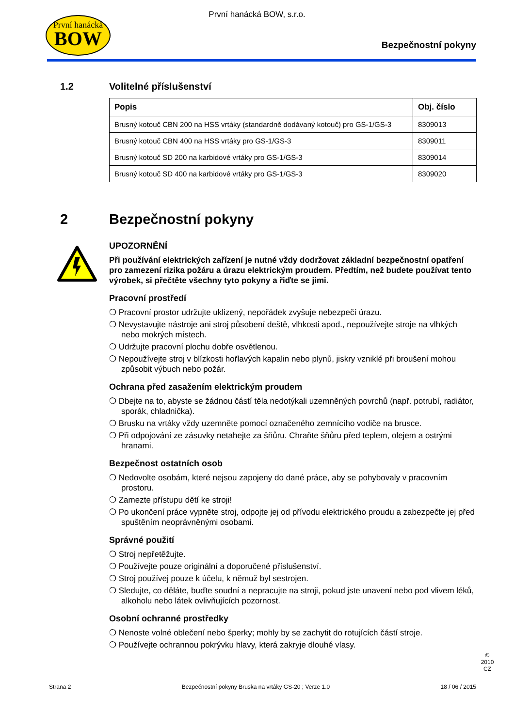První hanácká
BOW
První hanácká BOW, s.r.o.
Bezpečnostní pokyny
1.2 Volitelné příslušenství
| Popis | Obj. číslo |
| --- | --- |
| Brusný kotouč CBN 200 na HSS vrtáky (standardně dodávaný kotouč) pro GS-1/GS-3 | 8309013 |
| Brusný kotouč CBN 400 na HSS vrtáky pro GS-1/GS-3 | 8309011 |
| Brusný kotouč SD 200 na karbidové vrtáky pro GS-1/GS-3 | 8309014 |
| Brusný kotouč SD 400 na karbidové vrtáky pro GS-1/GS-3 | 8309020 |
2 Bezpečnostní pokyny
UPOZORNĚNÍ
Při používání elektrických zařízení je nutné vždy dodržovat základní bezpečnostní opatření pro zamezení rizika požáru a úrazu elektrickým proudem. Předtím, než budete používat tento výrobek, si přečtěte všechny tyto pokyny a řiďte se jimi.
Pracovní prostředí
❍ Pracovní prostor udržujte uklizený, nepořádek zvyšuje nebezpečí úrazu.
❍ Nevystavujte nástroje ani stroj působení deště, vlhkosti apod., nepoužívejte stroje na vlhkých nebo mokrých místech.
❍ Udržujte pracovní plochu dobře osvětlenou.
❍ Nepoužívejte stroj v blízkosti hořlavých kapalin nebo plynů, jiskry vzniklé při broušení mohou způsobit výbuch nebo požár.
Ochrana před zasažením elektrickým proudem
❍ Dbejte na to, abyste se žádnou částí těla nedotýkali uzemněných povrchů (např. potrubí, radiátor, sporák, chladnička).
❍ Brusku na vrtáky vždy uzemněte pomocí označeného zemnícího vodiče na brusce.
❍ Při odpojování ze zásuvky netahejte za šňůru. Chraňte šňůru před teplem, olejem a ostrými hranami.
Bezpečnost ostatních osob
❍ Nedovolte osobám, které nejsou zapojeny do dané práce, aby se pohybovaly v pracovním prostoru.
❍ Zamezte přístupu dětí ke stroji!
❍ Po ukončení práce vypněte stroj, odpojte jej od přívodu elektrického proudu a zabezpečte jej před spuštěním neoprávněnými osobami.
Správné použití
❍ Stroj nepřetěžujte.
❍ Používejte pouze originální a doporučené příslušenství.
❍ Stroj používej pouze k účelu, k němuž byl sestrojen.
❍ Sledujte, co děláte, buďte soudní a nepracujte na stroji, pokud jste unavení nebo pod vlivem léků, alkoholu nebo látek ovlivňujících pozornost.
Osobní ochranné prostředky
❍ Nenoste volné oblečení nebo šperky; mohly by se zachytit do rotujících částí stroje.
❍ Používejte ochrannou pokrývku hlavy, která zakryje dlouhé vlasy.
Strana 2 Bezpečnostní pokyny Bruska na vrtáky GS-20 ; Verze 1.0 18 / 06 / 2015
© 2010 CZ